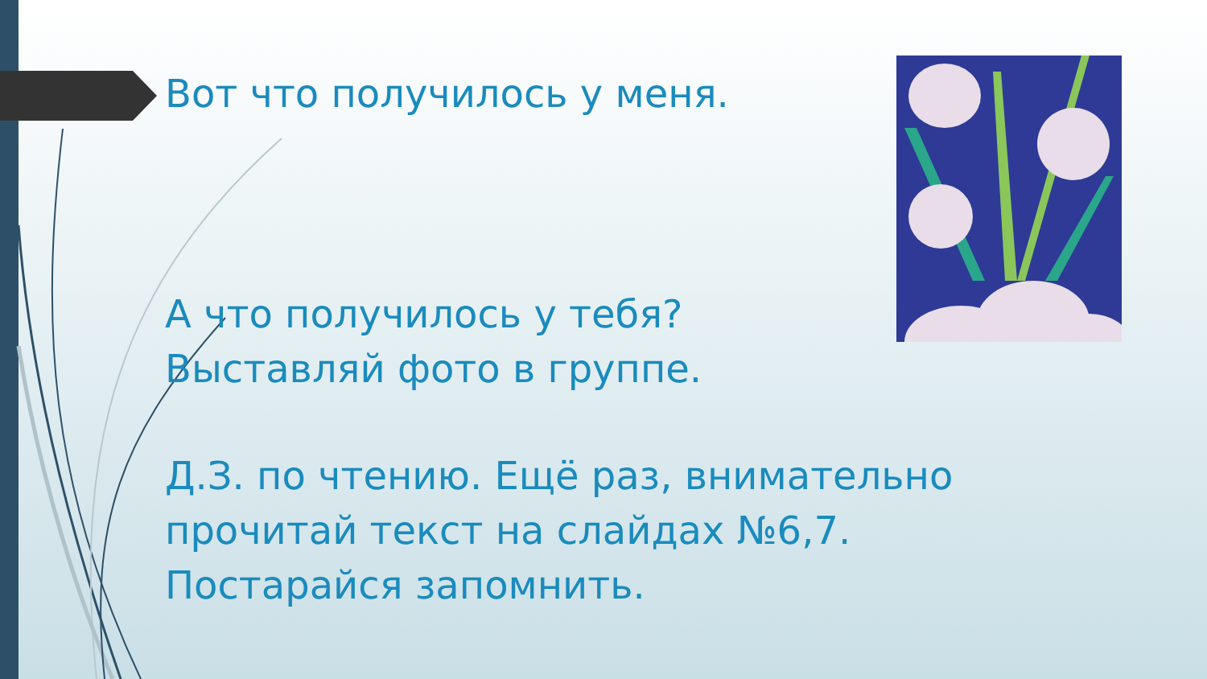Вот что получилось у меня.
А что получилось у тебя?
Выставляй фото в группе.
Д.З. по чтению. Ещё раз, внимательно прочитай текст на слайдах №6,7. Постарайся запомнить.